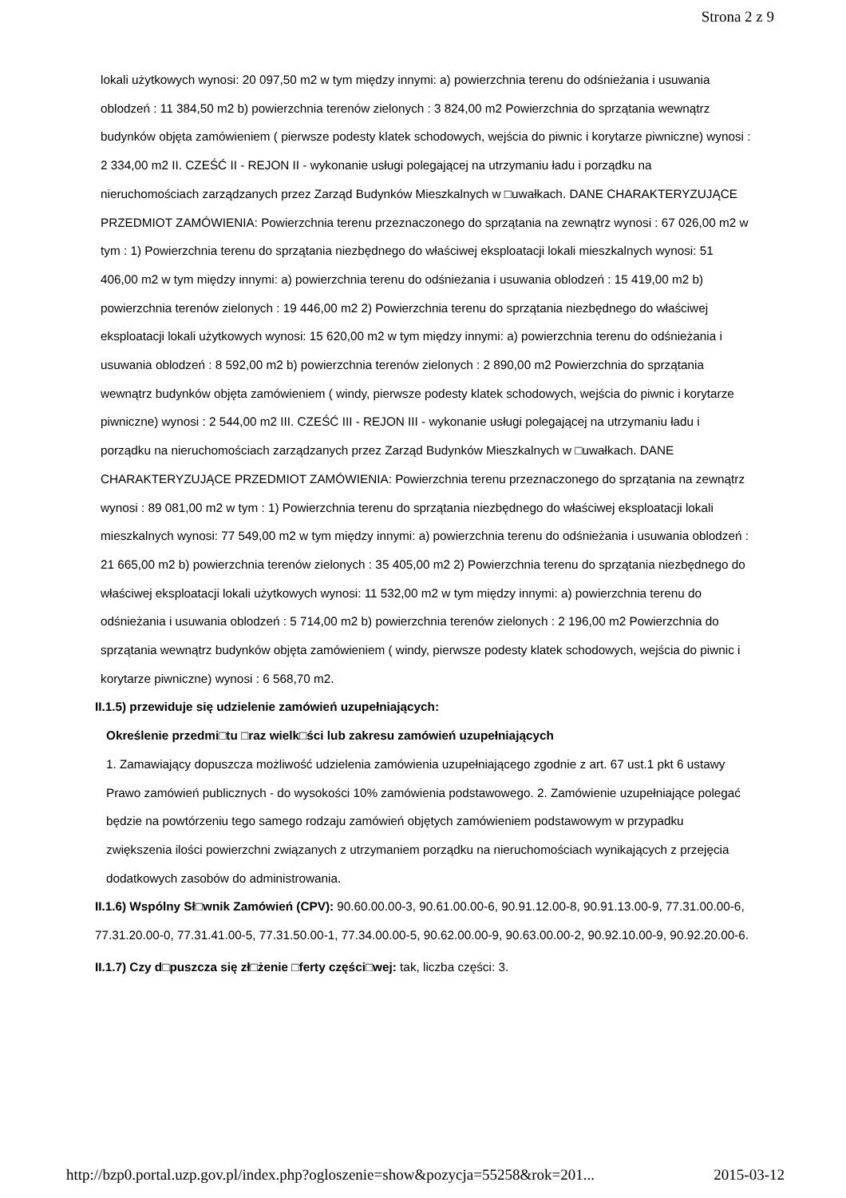Strona 2 z 9
lokali użytkowych wynosi: 20 097,50 m2 w tym między innymi: a) powierzchnia terenu do odśnieżania i usuwania oblodzeń : 11 384,50 m2 b) powierzchnia terenów zielonych : 3 824,00 m2 Powierzchnia do sprzątania wewnątrz budynków objęta zamówieniem ( pierwsze podesty klatek schodowych, wejścia do piwnic i korytarze piwniczne) wynosi : 2 334,00 m2 II. CZEŚĆ II - REJON II - wykonanie usługi polegającej na utrzymaniu ładu i porządku na nieruchomościach zarządzanych przez Zarząd Budynków Mieszkalnych w □uwałkach. DANE CHARAKTERYZUJĄCE PRZEDMIOT ZAMÓWIENIA: Powierzchnia terenu przeznaczonego do sprzątania na zewnątrz wynosi : 67 026,00 m2 w tym : 1) Powierzchnia terenu do sprzątania niezbędnego do właściwej eksploatacji lokali mieszkalnych wynosi: 51 406,00 m2 w tym między innymi: a) powierzchnia terenu do odśnieżania i usuwania oblodzeń : 15 419,00 m2 b) powierzchnia terenów zielonych : 19 446,00 m2 2) Powierzchnia terenu do sprzątania niezbędnego do właściwej eksploatacji lokali użytkowych wynosi: 15 620,00 m2 w tym między innymi: a) powierzchnia terenu do odśnieżania i usuwania oblodzeń : 8 592,00 m2 b) powierzchnia terenów zielonych : 2 890,00 m2 Powierzchnia do sprzątania wewnątrz budynków objęta zamówieniem ( windy, pierwsze podesty klatek schodowych, wejścia do piwnic i korytarze piwniczne) wynosi : 2 544,00 m2 III. CZEŚĆ III - REJON III - wykonanie usługi polegającej na utrzymaniu ładu i porządku na nieruchomościach zarządzanych przez Zarząd Budynków Mieszkalnych w □uwałkach. DANE CHARAKTERYZUJĄCE PRZEDMIOT ZAMÓWIENIA: Powierzchnia terenu przeznaczonego do sprzątania na zewnątrz wynosi : 89 081,00 m2 w tym : 1) Powierzchnia terenu do sprzątania niezbędnego do właściwej eksploatacji lokali mieszkalnych wynosi: 77 549,00 m2 w tym między innymi: a) powierzchnia terenu do odśnieżania i usuwania oblodzeń : 21 665,00 m2 b) powierzchnia terenów zielonych : 35 405,00 m2 2) Powierzchnia terenu do sprzątania niezbędnego do właściwej eksploatacji lokali użytkowych wynosi: 11 532,00 m2 w tym między innymi: a) powierzchnia terenu do odśnieżania i usuwania oblodzeń : 5 714,00 m2 b) powierzchnia terenów zielonych : 2 196,00 m2 Powierzchnia do sprzątania wewnątrz budynków objęta zamówieniem ( windy, pierwsze podesty klatek schodowych, wejścia do piwnic i korytarze piwniczne) wynosi : 6 568,70 m2.
II.1.5) przewiduje się udzielenie zamówień uzupełniających:
Określenie przedmi□tu □raz wielk□ści lub zakresu zamówień uzupełniających
1. Zamawiający dopuszcza możliwość udzielenia zamówienia uzupełniającego zgodnie z art. 67 ust.1 pkt 6 ustawy Prawo zamówień publicznych - do wysokości 10% zamówienia podstawowego. 2. Zamówienie uzupełniające polegać będzie na powtórzeniu tego samego rodzaju zamówień objętych zamówieniem podstawowym w przypadku zwiększenia ilości powierzchni związanych z utrzymaniem porządku na nieruchomościach wynikających z przejęcia dodatkowych zasobów do administrowania.
II.1.6) Wspólny Sł□wnik Zamówień (CPV): 90.60.00.00-3, 90.61.00.00-6, 90.91.12.00-8, 90.91.13.00-9, 77.31.00.00-6, 77.31.20.00-0, 77.31.41.00-5, 77.31.50.00-1, 77.34.00.00-5, 90.62.00.00-9, 90.63.00.00-2, 90.92.10.00-9, 90.92.20.00-6.
II.1.7) Czy d□puszcza się zł□żenie □ferty części□wej: tak, liczba części: 3.
http://bzp0.portal.uzp.gov.pl/index.php?ogloszenie=show&pozycja=55258&rok=201... 2015-03-12